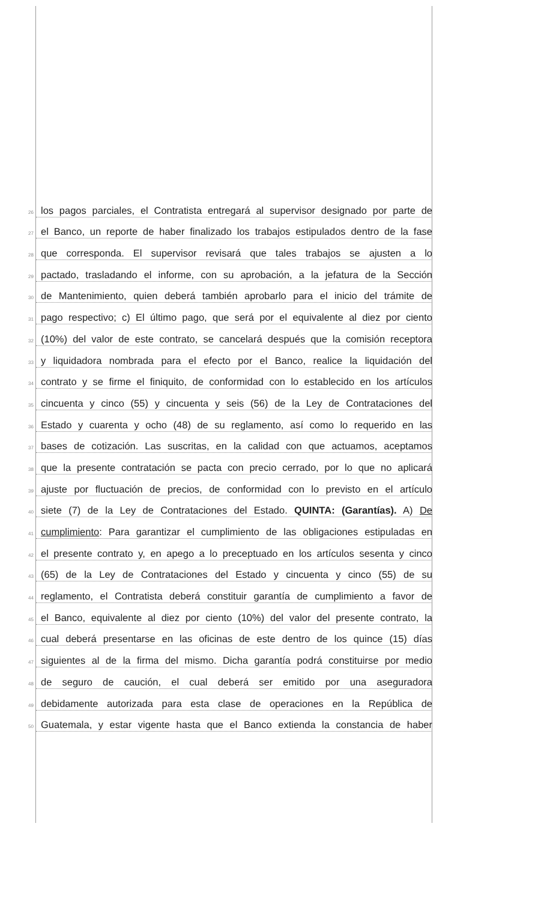26 los pagos parciales, el Contratista entregará al supervisor designado por parte de
27 el Banco, un reporte de haber finalizado los trabajos estipulados dentro de la fase
28 que corresponda. El supervisor revisará que tales trabajos se ajusten a lo
29 pactado, trasladando el informe, con su aprobación, a la jefatura de la Sección
30 de Mantenimiento, quien deberá también aprobarlo para el inicio del trámite de
31 pago respectivo; c) El último pago, que será por el equivalente al diez por ciento
32 (10%) del valor de este contrato, se cancelará después que la comisión receptora
33 y liquidadora nombrada para el efecto por el Banco, realice la liquidación del
34 contrato y se firme el finiquito, de conformidad con lo establecido en los artículos
35 cincuenta y cinco (55) y cincuenta y seis (56) de la Ley de Contrataciones del
36 Estado y cuarenta y ocho (48) de su reglamento, así como lo requerido en las
37 bases de cotización. Las suscritas, en la calidad con que actuamos, aceptamos
38 que la presente contratación se pacta con precio cerrado, por lo que no aplicará
39 ajuste por fluctuación de precios, de conformidad con lo previsto en el artículo
40 siete (7) de la Ley de Contrataciones del Estado. QUINTA: (Garantías). A) De
41 cumplimiento: Para garantizar el cumplimiento de las obligaciones estipuladas en
42 el presente contrato y, en apego a lo preceptuado en los artículos sesenta y cinco
43 (65) de la Ley de Contrataciones del Estado y cincuenta y cinco (55) de su
44 reglamento, el Contratista deberá constituir garantía de cumplimiento a favor de
45 el Banco, equivalente al diez por ciento (10%) del valor del presente contrato, la
46 cual deberá presentarse en las oficinas de este dentro de los quince (15) días
47 siguientes al de la firma del mismo. Dicha garantía podrá constituirse por medio
48 de seguro de caución, el cual deberá ser emitido por una aseguradora
49 debidamente autorizada para esta clase de operaciones en la República de
50 Guatemala, y estar vigente hasta que el Banco extienda la constancia de haber